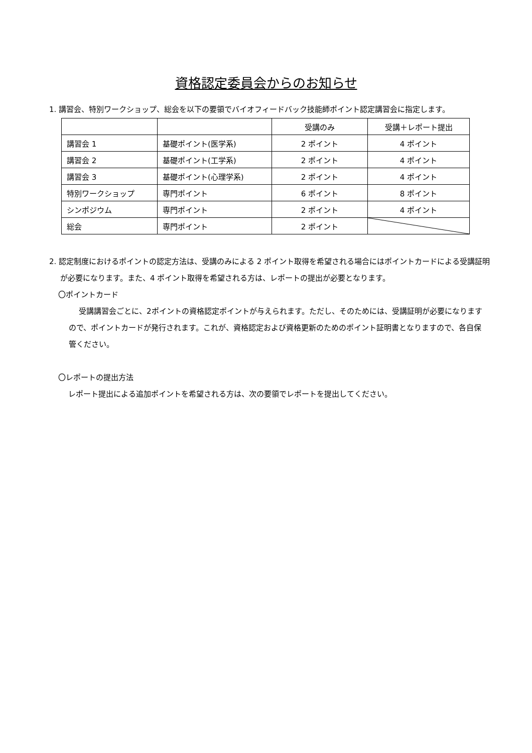資格認定委員会からのお知らせ
1. 講習会、特別ワークショップ、総会を以下の要領でバイオフィードバック技能師ポイント認定講習会に指定します。
| | | 受講のみ | 受講＋レポート提出 |
| 講習会 1 | 基礎ポイント(医学系) | 2 ポイント | 4 ポイント |
| 講習会 2 | 基礎ポイント(工学系) | 2 ポイント | 4 ポイント |
| 講習会 3 | 基礎ポイント(心理学系) | 2 ポイント | 4 ポイント |
| 特別ワークショップ | 専門ポイント | 6 ポイント | 8 ポイント |
| シンポジウム | 専門ポイント | 2 ポイント | 4 ポイント |
| 総会 | 専門ポイント | 2 ポイント | |
2. 認定制度におけるポイントの認定方法は、受講のみによる 2 ポイント取得を希望される場合にはポイントカードによる受講証明が必要になります。また、4 ポイント取得を希望される方は、レポートの提出が必要となります。
〇ポイントカード
受講講習会ごとに、2ポイントの資格認定ポイントが与えられます。ただし、そのためには、受講証明が必要になりますので、ポイントカードが発行されます。これが、資格認定および資格更新のためのポイント証明書となりますので、各自保管ください。
〇レポートの提出方法
レポート提出による追加ポイントを希望される方は、次の要領でレポートを提出してください。